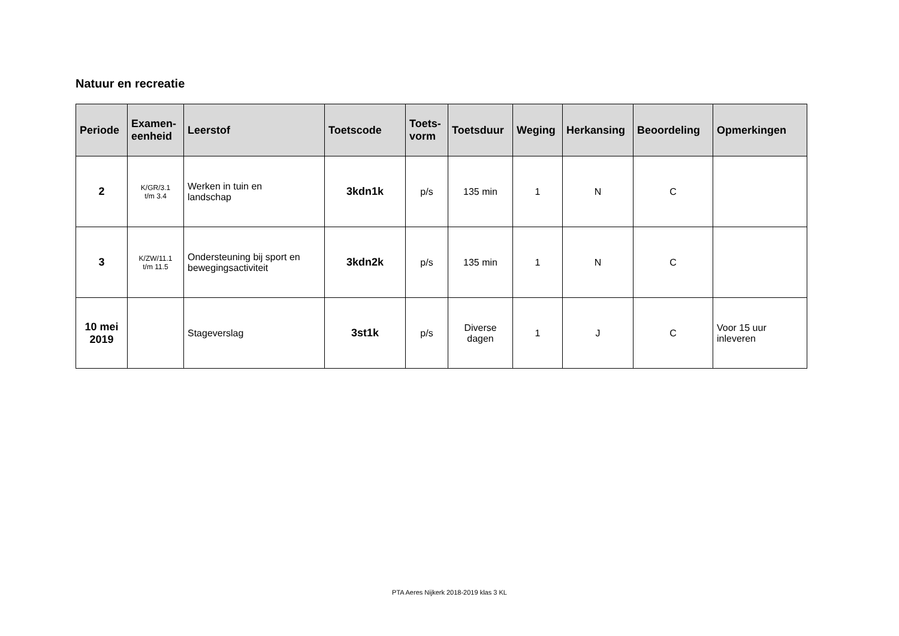Natuur en recreatie
| Periode | Examen- eenheid | Leerstof | Toetscode | Toets- vorm | Toetsduur | Weging | Herkansing | Beoordeling | Opmerkingen |
| --- | --- | --- | --- | --- | --- | --- | --- | --- | --- |
| 2 | K/GR/3.1 t/m 3.4 | Werken in tuin en landschap | 3kdn1k | p/s | 135 min | 1 | N | C | |
| 3 | K/ZW/11.1 t/m 11.5 | Ondersteuning bij sport en bewegingsactiviteit | 3kdn2k | p/s | 135 min | 1 | N | C | |
| 10 mei 2019 | | Stageverslag | 3st1k | p/s | Diverse dagen | 1 | J | C | Voor 15 uur inleveren |
PTA Aeres Nijkerk 2018-2019 klas 3 KL